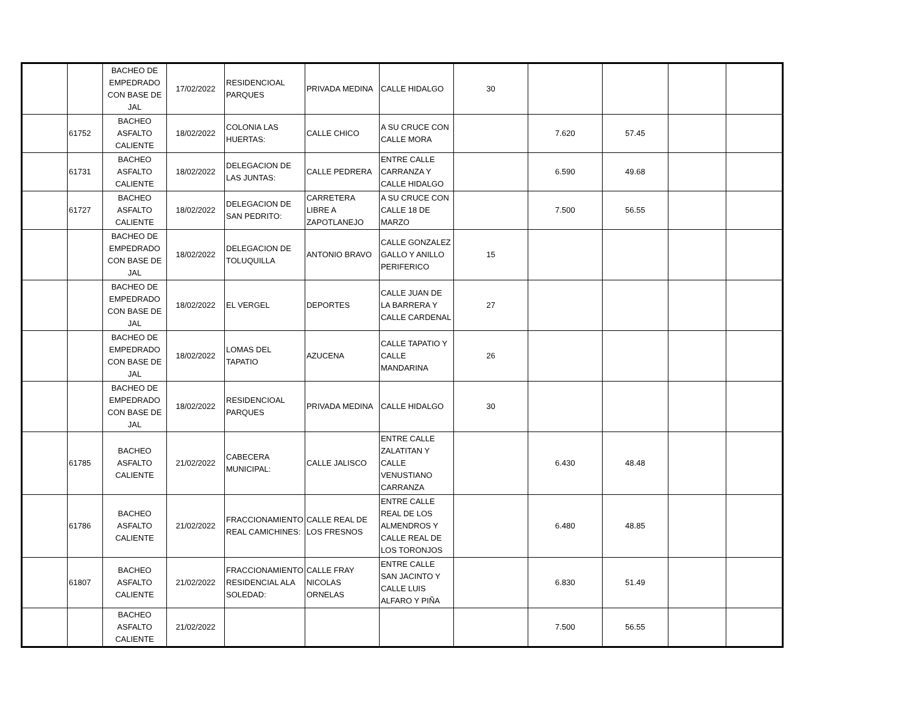| | | BACHEO DE EMPEDRADO CON BASE DE JAL | 17/02/2022 | RESIDENCIOAL PARQUES | PRIVADA MEDINA | CALLE HIDALGO | 30 | | | | |
| | 61752 | BACHEO ASFALTO CALIENTE | 18/02/2022 | COLONIA LAS HUERTAS: | CALLE CHICO | A SU CRUCE CON CALLE MORA | | 7.620 | 57.45 | | |
| | 61731 | BACHEO ASFALTO CALIENTE | 18/02/2022 | DELEGACION DE LAS JUNTAS: | CALLE PEDRERA | ENTRE CALLE CARRANZA Y CALLE HIDALGO | | 6.590 | 49.68 | | |
| | 61727 | BACHEO ASFALTO CALIENTE | 18/02/2022 | DELEGACION DE SAN PEDRITO: | CARRETERA LIBRE A ZAPOTLANEJO | A SU CRUCE CON CALLE 18 DE MARZO | | 7.500 | 56.55 | | |
| | | BACHEO DE EMPEDRADO CON BASE DE JAL | 18/02/2022 | DELEGACION DE TOLUQUILLA | ANTONIO BRAVO | CALLE GONZALEZ GALLO Y ANILLO PERIFERICO | 15 | | | | |
| | | BACHEO DE EMPEDRADO CON BASE DE JAL | 18/02/2022 | EL VERGEL | DEPORTES | CALLE JUAN DE LA BARRERA Y CALLE CARDENAL | 27 | | | | |
| | | BACHEO DE EMPEDRADO CON BASE DE JAL | 18/02/2022 | LOMAS DEL TAPATIO | AZUCENA | CALLE TAPATIO Y CALLE MANDARINA | 26 | | | | |
| | | BACHEO DE EMPEDRADO CON BASE DE JAL | 18/02/2022 | RESIDENCIOAL PARQUES | PRIVADA MEDINA | CALLE HIDALGO | 30 | | | | |
| | 61785 | BACHEO ASFALTO CALIENTE | 21/02/2022 | CABECERA MUNICIPAL: | CALLE JALISCO | ENTRE CALLE ZALATITAN Y CALLE VENUSTIANO CARRANZA | | 6.430 | 48.48 | | |
| | 61786 | BACHEO ASFALTO CALIENTE | 21/02/2022 | FRACCIONAMIENTO REAL CAMICHINES: | CALLE REAL DE LOS FRESNOS | ENTRE CALLE REAL DE LOS ALMENDROS Y CALLE REAL DE LOS TORONJOS | | 6.480 | 48.85 | | |
| | 61807 | BACHEO ASFALTO CALIENTE | 21/02/2022 | FRACCIONAMIENTO RESIDENCIAL ALA SOLEDAD: | CALLE FRAY NICOLAS ORNELAS | ENTRE CALLE SAN JACINTO Y CALLE LUIS ALFARO Y PIÑA | | 6.830 | 51.49 | | |
| | | BACHEO ASFALTO CALIENTE | 21/02/2022 | | | | | 7.500 | 56.55 | | |